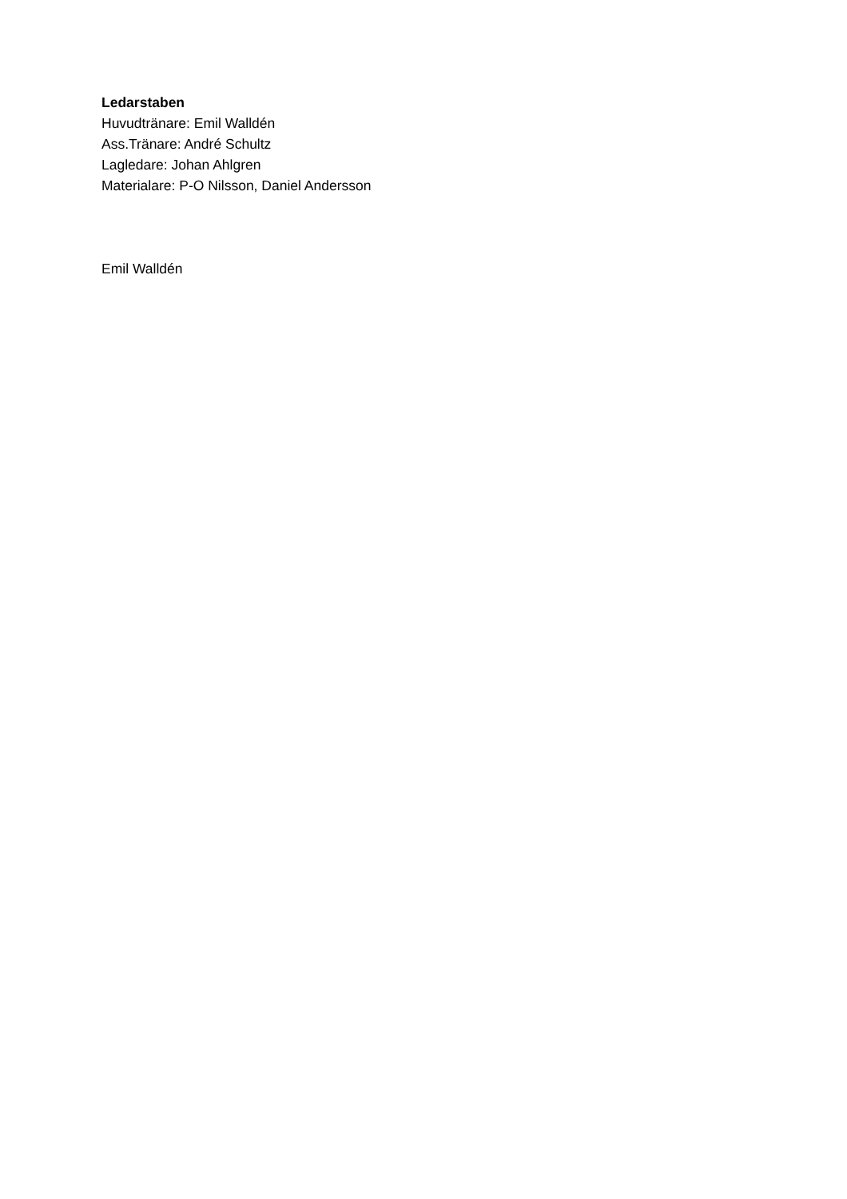Ledarstaben
Huvudtränare: Emil Walldén
Ass.Tränare: André Schultz
Lagledare: Johan Ahlgren
Materialare: P-O Nilsson, Daniel Andersson
Emil Walldén